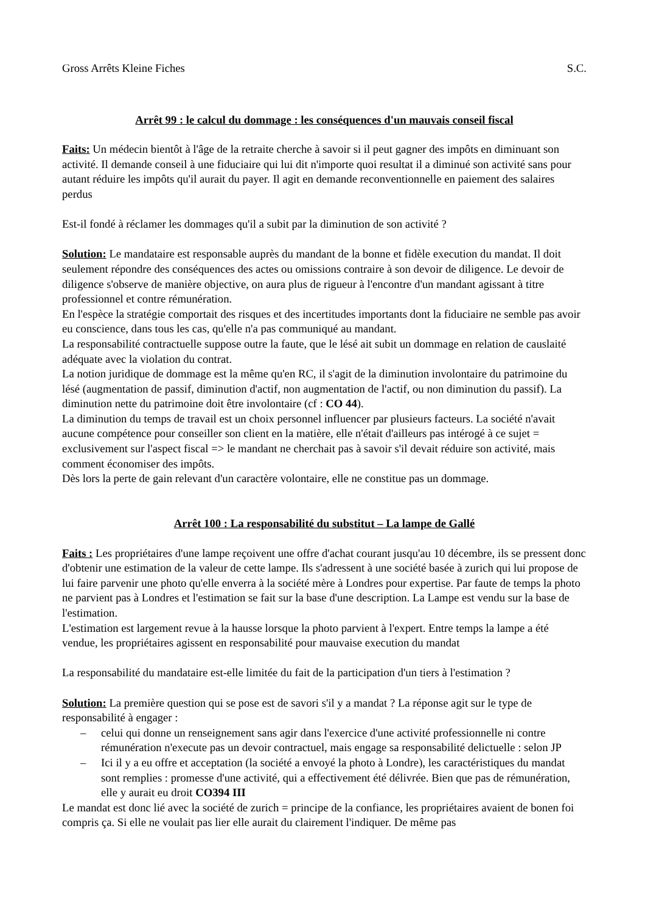Gross Arrêts Kleine Fiches S.C.
Arrêt 99 : le calcul du dommage : les conséquences d'un mauvais conseil fiscal
Faits: Un médecin bientôt à l'âge de la retraite cherche à savoir si il peut gagner des impôts en diminuant son activité. Il demande conseil à une fiduciaire qui lui dit n'importe quoi resultat il a diminué son activité sans pour autant réduire les impôts qu'il aurait du payer. Il agit en demande reconventionnelle en paiement des salaires perdus
Est-il fondé à réclamer les dommages qu'il a subit par la diminution de son activité ?
Solution: Le mandataire est responsable auprès du mandant de la bonne et fidèle execution du mandat. Il doit seulement répondre des conséquences des actes ou omissions contraire à son devoir de diligence. Le devoir de diligence s'observe de manière objective, on aura plus de rigueur à l'encontre d'un mandant agissant à titre professionnel et contre rémunération.
En l'espèce la stratégie comportait des risques et des incertitudes importants dont la fiduciaire ne semble pas avoir eu conscience, dans tous les cas, qu'elle n'a pas communiqué au mandant.
La responsabilité contractuelle suppose outre la faute, que le lésé ait subit un dommage en relation de causlaité adéquate avec la violation du contrat.
La notion juridique de dommage est la même qu'en RC, il s'agit de la diminution involontaire du patrimoine du lésé (augmentation de passif, diminution d'actif, non augmentation de l'actif, ou non diminution du passif). La diminution nette du patrimoine doit être involontaire (cf : CO 44).
La diminution du temps de travail est un choix personnel influencer par plusieurs facteurs. La société n'avait aucune compétence pour conseiller son client en la matière, elle n'était d'ailleurs pas intérogé à ce sujet = exclusivement sur l'aspect fiscal => le mandant ne cherchait pas à savoir s'il devait réduire son activité, mais comment économiser des impôts.
Dès lors la perte de gain relevant d'un caractère volontaire, elle ne constitue pas un dommage.
Arrêt 100 : La responsabilité du substitut – La lampe de Gallé
Faits : Les propriétaires d'une lampe reçoivent une offre d'achat courant jusqu'au 10 décembre, ils se pressent donc d'obtenir une estimation de la valeur de cette lampe. Ils s'adressent à une société basée à zurich qui lui propose de lui faire parvenir une photo qu'elle enverra à la société mère à Londres pour expertise. Par faute de temps la photo ne parvient pas à Londres et l'estimation se fait sur la base d'une description. La Lampe est vendu sur la base de l'estimation.
L'estimation est largement revue à la hausse lorsque la photo parvient à l'expert. Entre temps la lampe a été vendue, les propriétaires agissent en responsabilité pour mauvaise execution du mandat
La responsabilité du mandataire est-elle limitée du fait de la participation d'un tiers à l'estimation ?
Solution: La première question qui se pose est de savori s'il y a mandat ? La réponse agit sur le type de responsabilité à engager :
– celui qui donne un renseignement sans agir dans l'exercice d'une activité professionnelle ni contre rémunération n'execute pas un devoir contractuel, mais engage sa responsabilité delictuelle : selon JP
– Ici il y a eu offre et acceptation (la société a envoyé la photo à Londre), les caractéristiques du mandat sont remplies : promesse d'une activité, qui a effectivement été délivrée. Bien que pas de rémunération, elle y aurait eu droit CO394 III
Le mandat est donc lié avec la société de zurich = principe de la confiance, les propriétaires avaient de bonen foi compris ça. Si elle ne voulait pas lier elle aurait du clairement l'indiquer. De même pas